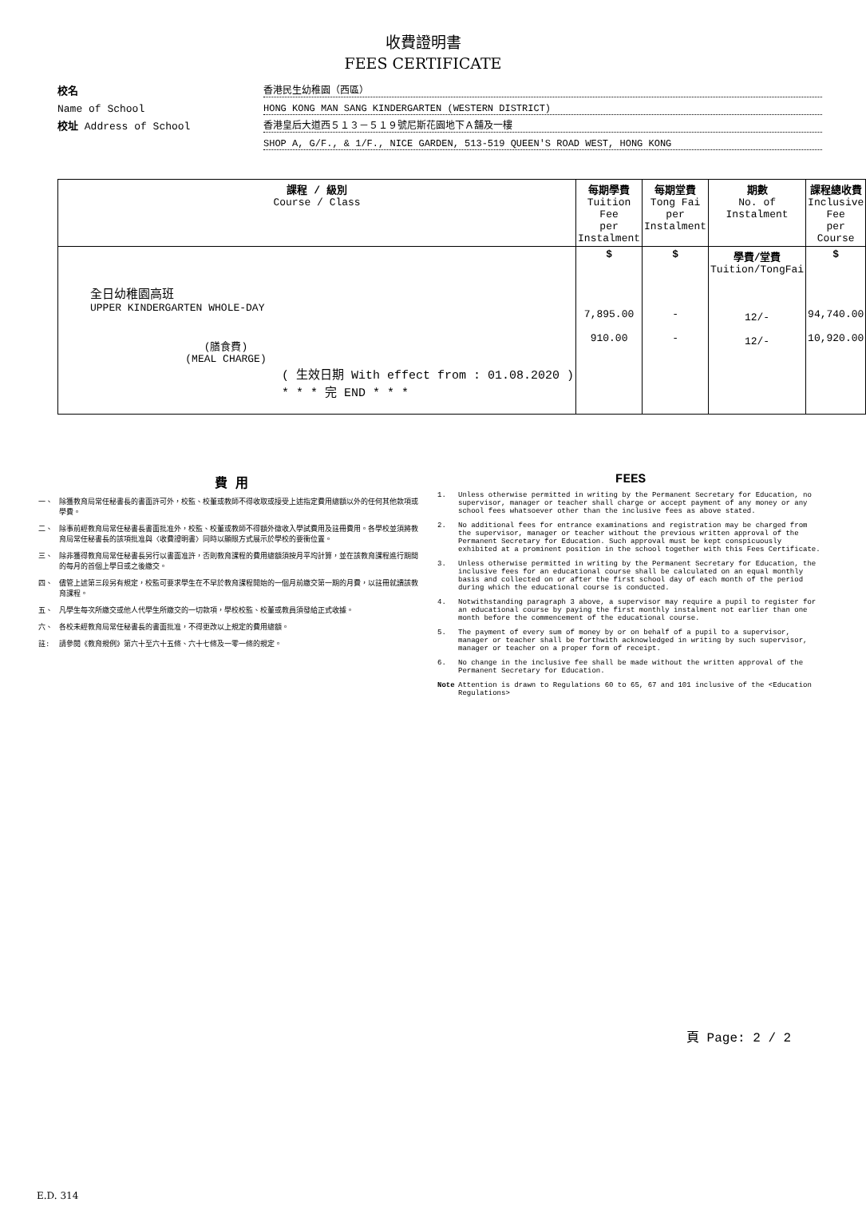收費證明書
FEES CERTIFICATE
校名
香港民生幼稚園（西區）
Name of School
HONG KONG MAN SANG KINDERGARTEN (WESTERN DISTRICT)
校址 Address of School
香港皇后大道西５１３－５１９號尼斯花園地下Ａ舖及一樓
SHOP A, G/F., & 1/F., NICE GARDEN, 513-519 QUEEN'S ROAD WEST, HONG KONG
| 課程 / 級別 Course / Class | 每期學費 Tuition Fee per Instalment | 每期堂費 Tong Fai per Instalment | 期數 No. of Instalment | 課程總收費 Inclusive Fee per Course |
| --- | --- | --- | --- | --- |
| 全日幼稚園高班 UPPER KINDERGARTEN WHOLE-DAY (膳食費) (MEAL CHARGE) ( 生效日期 With effect from : 01.08.2020 ) * * * 完 END * * * | $ 7,895.00 910.00 | $ - - | 學費/堂費 Tuition/TongFai 12/- 12/- | $ 94,740.00 10,920.00 |
費 用
一、 除獲教育局常任秘書長的書面許可外，校監、校董或教師不得收取或接受上述指定費用總額以外的任何其他款項或學費。
二、 除事前經教育局常任秘書長書面批准外，校監、校董或教師不得額外徵收入學試費用及註冊費用。各學校並須將教育局常任秘書長的該項批准與〈收費證明書〉同時以顯眼方式展示於學校的要衝位置。
三、 除非獲得教育局常任秘書長另行以書面准許，否則教育課程的費用總額須按月平均計算，並在該教育課程進行期間的每月的首個上學日或之後繳交。
四、 儘管上述第三段另有規定，校監可要求學生在不早於教育課程開始的一個月前繳交第一期的月費，以註冊就讀該教育課程。
五、 凡學生每次所繳交或他人代學生所繳交的一切款項，學校校監、校董或教員須發給正式收據。
六、 各校未經教育局常任秘書長的書面批准，不得更改以上規定的費用總額。
註: 請參閱《教育規例》第六十至六十五條、六十七條及一零一條的規定。
FEES
1. Unless otherwise permitted in writing by the Permanent Secretary for Education, no supervisor, manager or teacher shall charge or accept payment of any money or any school fees whatsoever other than the inclusive fees as above stated.
2. No additional fees for entrance examinations and registration may be charged from the supervisor, manager or teacher without the previous written approval of the Permanent Secretary for Education. Such approval must be kept conspicuously exhibited at a prominent position in the school together with this Fees Certificate.
3. Unless otherwise permitted in writing by the Permanent Secretary for Education, the inclusive fees for an educational course shall be calculated on an equal monthly basis and collected on or after the first school day of each month of the period during which the educational course is conducted.
4. Notwithstanding paragraph 3 above, a supervisor may require a pupil to register for an educational course by paying the first monthly instalment not earlier than one month before the commencement of the educational course.
5. The payment of every sum of money by or on behalf of a pupil to a supervisor, manager or teacher shall be forthwith acknowledged in writing by such supervisor, manager or teacher on a proper form of receipt.
6. No change in the inclusive fee shall be made without the written approval of the Permanent Secretary for Education.
Note Attention is drawn to Regulations 60 to 65, 67 and 101 inclusive of the <Education Regulations>
頁 Page: 2 / 2
E.D. 314